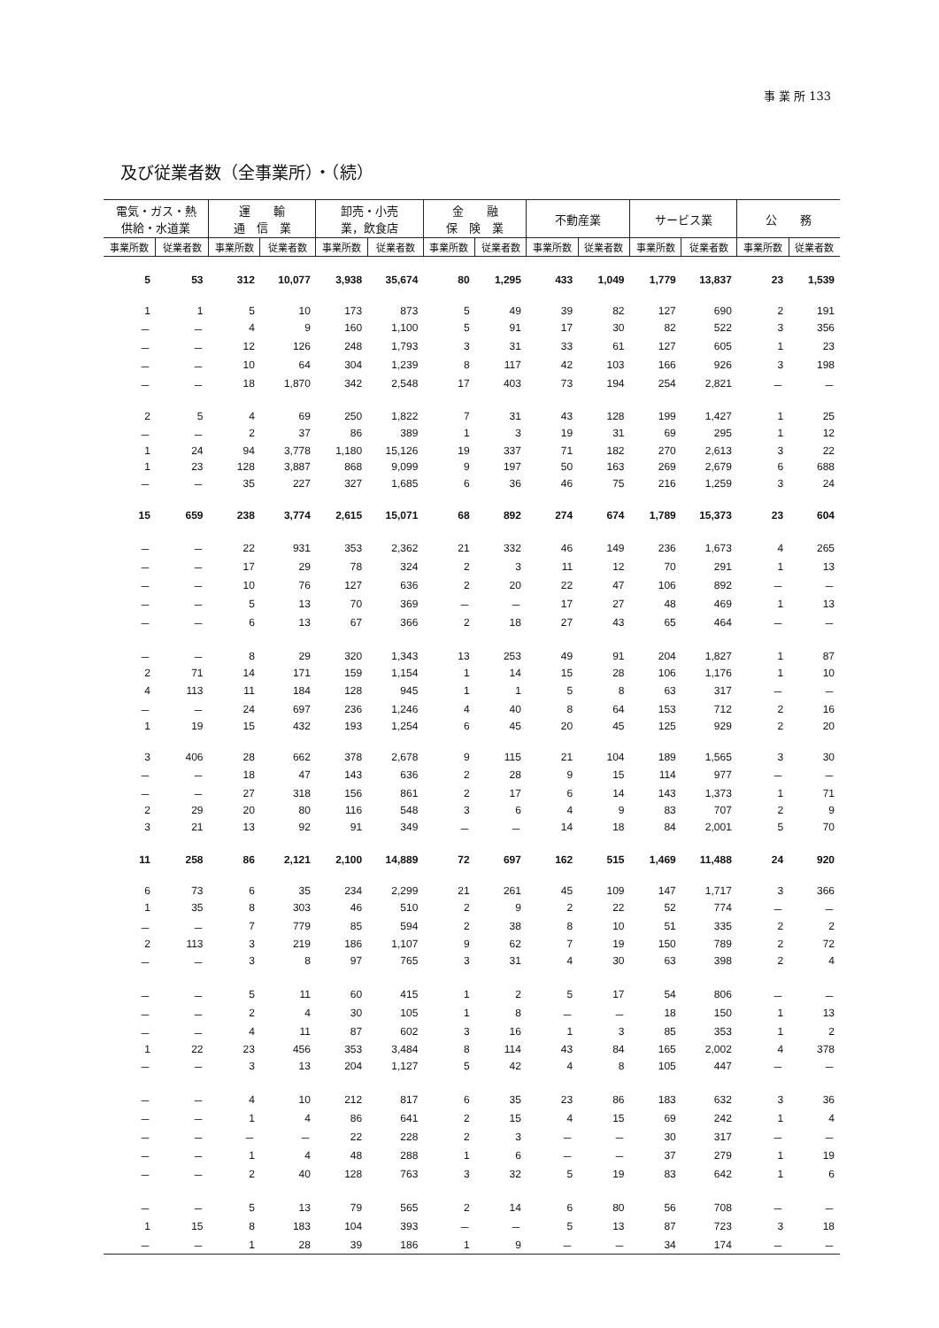事 業 所 133
及び従業者数（全事業所）・（続）
| 電気・ガス・熱 供給・水道業 | | 運 輸 通 信 業 | | 卸売・小売 業，飲食店 | | 金 融 保 険 業 | | 不動産業 | | サービス業 | | 公 務 | |
| --- | --- | --- | --- | --- | --- | --- | --- | --- | --- | --- | --- | --- | --- |
| 事業所数 | 従業者数 | 事業所数 | 従業者数 | 事業所数 | 従業者数 | 事業所数 | 従業者数 | 事業所数 | 従業者数 | 事業所数 | 従業者数 | 事業所数 | 従業者数 |
| 5 | 53 | 312 | 10,077 | 3,938 | 35,674 | 80 | 1,295 | 433 | 1,049 | 1,779 | 13,837 | 23 | 1,539 |
| 1 | 1 | 5 | 10 | 173 | 873 | 5 | 49 | 39 | 82 | 127 | 690 | 2 | 191 |
| － | － | 4 | 9 | 160 | 1,100 | 5 | 91 | 17 | 30 | 82 | 522 | 3 | 356 |
| － | － | 12 | 126 | 248 | 1,793 | 3 | 31 | 33 | 61 | 127 | 605 | 1 | 23 |
| － | － | 10 | 64 | 304 | 1,239 | 8 | 117 | 42 | 103 | 166 | 926 | 3 | 198 |
| － | － | 18 | 1,870 | 342 | 2,548 | 17 | 403 | 73 | 194 | 254 | 2,821 | － | － |
| 2 | 5 | 4 | 69 | 250 | 1,822 | 7 | 31 | 43 | 128 | 199 | 1,427 | 1 | 25 |
| － | － | 2 | 37 | 86 | 389 | 1 | 3 | 19 | 31 | 69 | 295 | 1 | 12 |
| 1 | 24 | 94 | 3,778 | 1,180 | 15,126 | 19 | 337 | 71 | 182 | 270 | 2,613 | 3 | 22 |
| 1 | 23 | 128 | 3,887 | 868 | 9,099 | 9 | 197 | 50 | 163 | 269 | 2,679 | 6 | 688 |
| － | － | 35 | 227 | 327 | 1,685 | 6 | 36 | 46 | 75 | 216 | 1,259 | 3 | 24 |
| 15 | 659 | 238 | 3,774 | 2,615 | 15,071 | 68 | 892 | 274 | 674 | 1,789 | 15,373 | 23 | 604 |
| － | － | 22 | 931 | 353 | 2,362 | 21 | 332 | 46 | 149 | 236 | 1,673 | 4 | 265 |
| － | － | 17 | 29 | 78 | 324 | 2 | 3 | 11 | 12 | 70 | 291 | 1 | 13 |
| － | － | 10 | 76 | 127 | 636 | 2 | 20 | 22 | 47 | 106 | 892 | － | － |
| － | － | 5 | 13 | 70 | 369 | － | － | 17 | 27 | 48 | 469 | 1 | 13 |
| － | － | 6 | 13 | 67 | 366 | 2 | 18 | 27 | 43 | 65 | 464 | － | － |
| － | － | 8 | 29 | 320 | 1,343 | 13 | 253 | 49 | 91 | 204 | 1,827 | 1 | 87 |
| 2 | 71 | 14 | 171 | 159 | 1,154 | 1 | 14 | 15 | 28 | 106 | 1,176 | 1 | 10 |
| 4 | 113 | 11 | 184 | 128 | 945 | 1 | 1 | 5 | 8 | 63 | 317 | － | － |
| － | － | 24 | 697 | 236 | 1,246 | 4 | 40 | 8 | 64 | 153 | 712 | 2 | 16 |
| 1 | 19 | 15 | 432 | 193 | 1,254 | 6 | 45 | 20 | 45 | 125 | 929 | 2 | 20 |
| 3 | 406 | 28 | 662 | 378 | 2,678 | 9 | 115 | 21 | 104 | 189 | 1,565 | 3 | 30 |
| － | － | 18 | 47 | 143 | 636 | 2 | 28 | 9 | 15 | 114 | 977 | － | － |
| － | － | 27 | 318 | 156 | 861 | 2 | 17 | 6 | 14 | 143 | 1,373 | 1 | 71 |
| 2 | 29 | 20 | 80 | 116 | 548 | 3 | 6 | 4 | 9 | 83 | 707 | 2 | 9 |
| 3 | 21 | 13 | 92 | 91 | 349 | － | － | 14 | 18 | 84 | 2,001 | 5 | 70 |
| 11 | 258 | 86 | 2,121 | 2,100 | 14,889 | 72 | 697 | 162 | 515 | 1,469 | 11,488 | 24 | 920 |
| 6 | 73 | 6 | 35 | 234 | 2,299 | 21 | 261 | 45 | 109 | 147 | 1,717 | 3 | 366 |
| 1 | 35 | 8 | 303 | 46 | 510 | 2 | 9 | 2 | 22 | 52 | 774 | － | － |
| － | － | 7 | 779 | 85 | 594 | 2 | 38 | 8 | 10 | 51 | 335 | 2 | 2 |
| 2 | 113 | 3 | 219 | 186 | 1,107 | 9 | 62 | 7 | 19 | 150 | 789 | 2 | 72 |
| － | － | 3 | 8 | 97 | 765 | 3 | 31 | 4 | 30 | 63 | 398 | 2 | 4 |
| － | － | 5 | 11 | 60 | 415 | 1 | 2 | 5 | 17 | 54 | 806 | － | － |
| － | － | 2 | 4 | 30 | 105 | 1 | 8 | － | － | 18 | 150 | 1 | 13 |
| － | － | 4 | 11 | 87 | 602 | 3 | 16 | 1 | 3 | 85 | 353 | 1 | 2 |
| 1 | 22 | 23 | 456 | 353 | 3,484 | 8 | 114 | 43 | 84 | 165 | 2,002 | 4 | 378 |
| － | － | 3 | 13 | 204 | 1,127 | 5 | 42 | 4 | 8 | 105 | 447 | － | － |
| － | － | 4 | 10 | 212 | 817 | 6 | 35 | 23 | 86 | 183 | 632 | 3 | 36 |
| － | － | 1 | 4 | 86 | 641 | 2 | 15 | 4 | 15 | 69 | 242 | 1 | 4 |
| － | － | － | － | 22 | 228 | 2 | 3 | － | － | 30 | 317 | － | － |
| － | － | 1 | 4 | 48 | 288 | 1 | 6 | － | － | 37 | 279 | 1 | 19 |
| － | － | 2 | 40 | 128 | 763 | 3 | 32 | 5 | 19 | 83 | 642 | 1 | 6 |
| － | － | 5 | 13 | 79 | 565 | 2 | 14 | 6 | 80 | 56 | 708 | － | － |
| 1 | 15 | 8 | 183 | 104 | 393 | － | － | 5 | 13 | 87 | 723 | 3 | 18 |
| － | － | 1 | 28 | 39 | 186 | 1 | 9 | － | － | 34 | 174 | － | － |